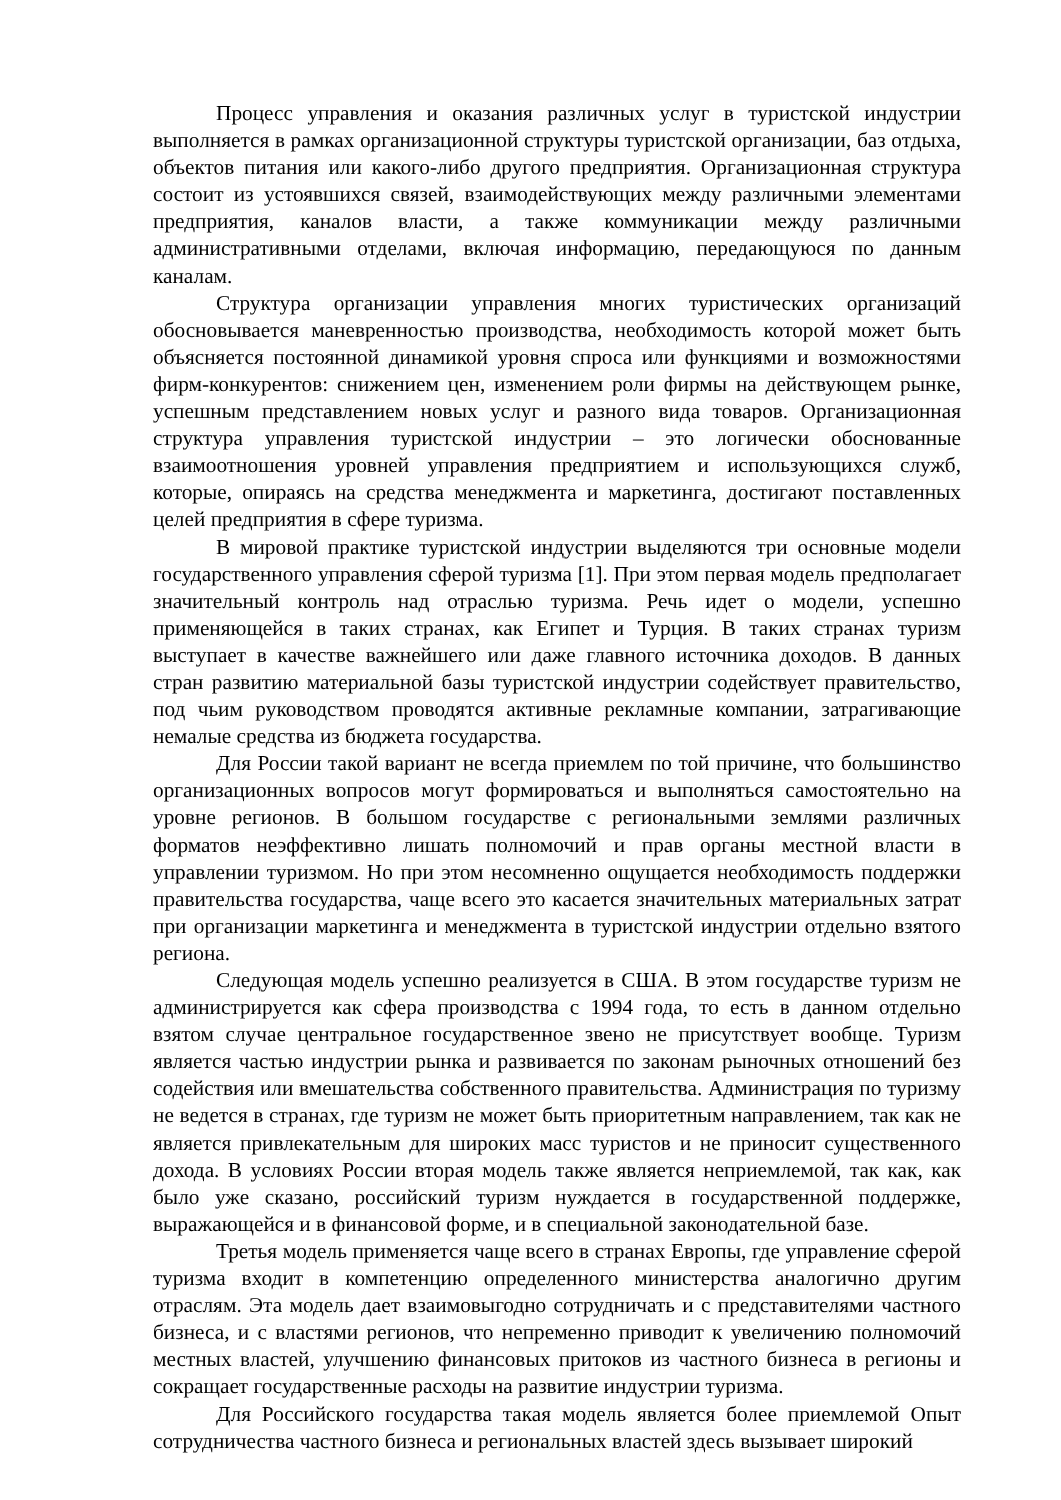Процесс управления и оказания различных услуг в туристской индустрии выполняется в рамках организационной структуры туристской организации, баз отдыха, объектов питания или какого-либо другого предприятия. Организационная структура состоит из устоявшихся связей, взаимодействующих между различными элементами предприятия, каналов власти, а также коммуникации между различными административными отделами, включая информацию, передающуюся по данным каналам.
Структура организации управления многих туристических организаций обосновывается маневренностью производства, необходимость которой может быть объясняется постоянной динамикой уровня спроса или функциями и возможностями фирм-конкурентов: снижением цен, изменением роли фирмы на действующем рынке, успешным представлением новых услуг и разного вида товаров. Организационная структура управления туристской индустрии – это логически обоснованные взаимоотношения уровней управления предприятием и использующихся служб, которые, опираясь на средства менеджмента и маркетинга, достигают поставленных целей предприятия в сфере туризма.
В мировой практике туристской индустрии выделяются три основные модели государственного управления сферой туризма [1]. При этом первая модель предполагает значительный контроль над отраслью туризма. Речь идет о модели, успешно применяющейся в таких странах, как Египет и Турция. В таких странах туризм выступает в качестве важнейшего или даже главного источника доходов. В данных стран развитию материальной базы туристской индустрии содействует правительство, под чьим руководством проводятся активные рекламные компании, затрагивающие немалые средства из бюджета государства.
Для России такой вариант не всегда приемлем по той причине, что большинство организационных вопросов могут формироваться и выполняться самостоятельно на уровне регионов. В большом государстве с региональными землями различных форматов неэффективно лишать полномочий и прав органы местной власти в управлении туризмом. Но при этом несомненно ощущается необходимость поддержки правительства государства, чаще всего это касается значительных материальных затрат при организации маркетинга и менеджмента в туристской индустрии отдельно взятого региона.
Следующая модель успешно реализуется в США. В этом государстве туризм не администрируется как сфера производства с 1994 года, то есть в данном отдельно взятом случае центральное государственное звено не присутствует вообще. Туризм является частью индустрии рынка и развивается по законам рыночных отношений без содействия или вмешательства собственного правительства. Администрация по туризму не ведется в странах, где туризм не может быть приоритетным направлением, так как не является привлекательным для широких масс туристов и не приносит существенного дохода. В условиях России вторая модель также является неприемлемой, так как, как было уже сказано, российский туризм нуждается в государственной поддержке, выражающейся и в финансовой форме, и в специальной законодательной базе.
Третья модель применяется чаще всего в странах Европы, где управление сферой туризма входит в компетенцию определенного министерства аналогично другим отраслям. Эта модель дает взаимовыгодно сотрудничать и с представителями частного бизнеса, и с властями регионов, что непременно приводит к увеличению полномочий местных властей, улучшению финансовых притоков из частного бизнеса в регионы и сокращает государственные расходы на развитие индустрии туризма.
Для Российского государства такая модель является более приемлемой Опыт сотрудничества частного бизнеса и региональных властей здесь вызывает широкий